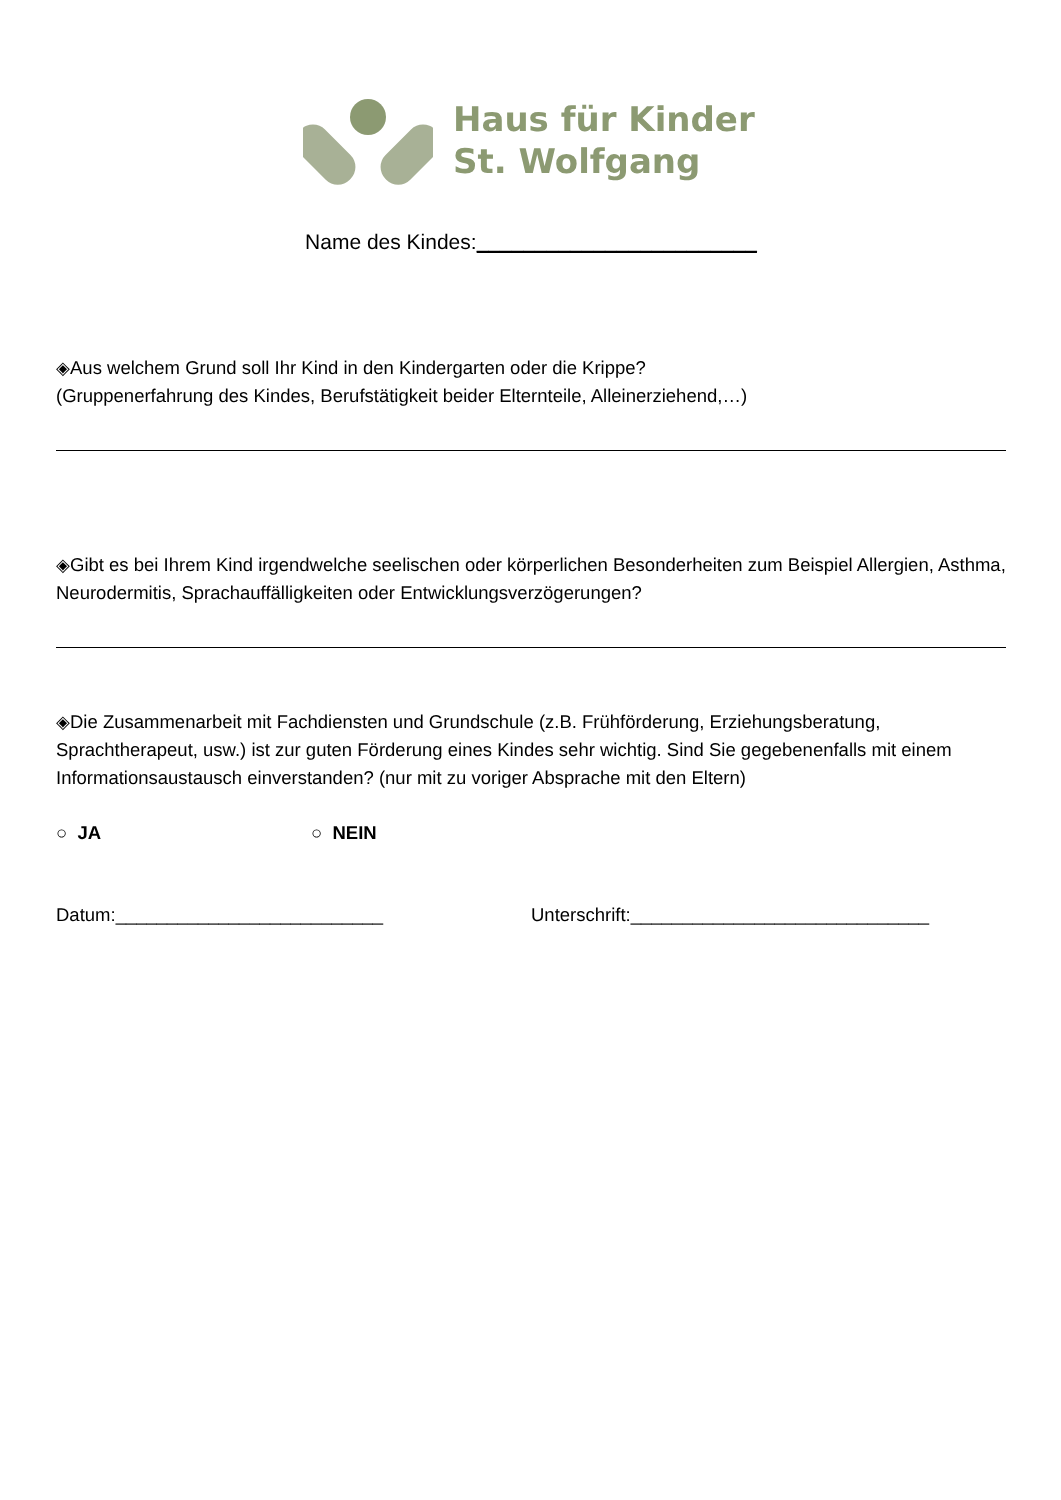Haus für Kinder
St. Wolfgang
Name des Kindes:________________________
◈Aus welchem Grund soll Ihr Kind in den Kindergarten oder die Krippe?
(Gruppenerfahrung des Kindes, Berufstätigkeit beider Elternteile, Alleinerziehend,…)
◈Gibt es bei Ihrem Kind irgendwelche seelischen oder körperlichen Besonderheiten zum Beispiel Allergien, Asthma, Neurodermitis, Sprachauffälligkeiten oder Entwicklungsverzögerungen?
◈Die Zusammenarbeit mit Fachdiensten und Grundschule (z.B. Frühförderung, Erziehungsberatung, Sprachtherapeut, usw.) ist zur guten Förderung eines Kindes sehr wichtig. Sind Sie gegebenenfalls mit einem Informationsaustausch einverstanden? (nur mit zu voriger Absprache mit den Eltern)
○ JA ○ NEIN
Datum:__________________________ Unterschrift:_____________________________